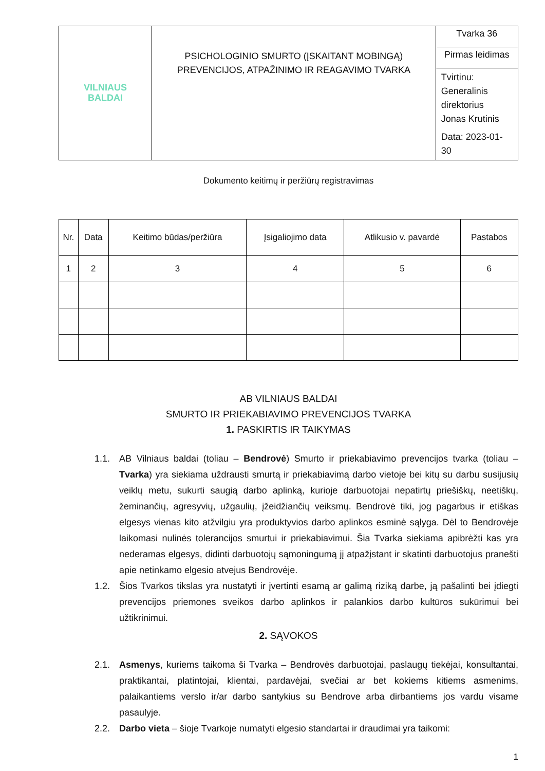| VILNIAUS BALDAI | PSICHOLOGINIO SMURTO (ĮSKAITANT MOBINGĄ) PREVENCIJOS, ATPAŽINIMO IR REAGAVIMO TVARKA | Tvarka 36 |
| | | Pirmas leidimas |
| | | Tvirtinu: Generalinis direktorius Jonas Krutinis Data: 2023-01-30 |
Dokumento keitimų ir peržiūrų registravimas
| Nr. | Data | Keitimo būdas/peržiūra | Įsigaliojimo data | Atlikusio v. pavardė | Pastabos |
| --- | --- | --- | --- | --- | --- |
| 1 | 2 | 3 | 4 | 5 | 6 |
AB VILNIAUS BALDAI
SMURTO IR PRIEKABIAVIMO PREVENCIJOS TVARKA
1. PASKIRTIS IR TAIKYMAS
1.1. AB Vilniaus baldai (toliau – Bendrovė) Smurto ir priekabiavimo prevencijos tvarka (toliau – Tvarka) yra siekiama uždrausti smurtą ir priekabiavimą darbo vietoje bei kitų su darbu susijusių veiklų metu, sukurti saugią darbo aplinką, kurioje darbuotojai nepatirtų priešiškų, neetiškų, žeminančių, agresyvių, užgaulių, įžeidžiančių veiksmų. Bendrovė tiki, jog pagarbus ir etiškas elgesys vienas kito atžvilgiu yra produktyvios darbo aplinkos esminė sąlyga. Dėl to Bendrovėje laikomasi nulinės tolerancijos smurtui ir priekabiavimui. Šia Tvarka siekiama apibrėžti kas yra nederamas elgesys, didinti darbuotojų sąmoningumą jį atpažįstant ir skatinti darbuotojus pranešti apie netinkamo elgesio atvejus Bendrovėje.
1.2. Šios Tvarkos tikslas yra nustatyti ir įvertinti esamą ar galimą riziką darbe, ją pašalinti bei įdiegti prevencijos priemones sveikos darbo aplinkos ir palankios darbo kultūros sukūrimui bei užtikrinimui.
2. SĄVOKOS
2.1. Asmenys, kuriems taikoma ši Tvarka – Bendrovės darbuotojai, paslaugų tiekėjai, konsultantai, praktikantai, platintojai, klientai, pardavėjai, svečiai ar bet kokiems kitiems asmenims, palaikantiems verslo ir/ar darbo santykius su Bendrove arba dirbantiems jos vardu visame pasaulyje.
2.2. Darbo vieta – šioje Tvarkoje numatyti elgesio standartai ir draudimai yra taikomi:
1